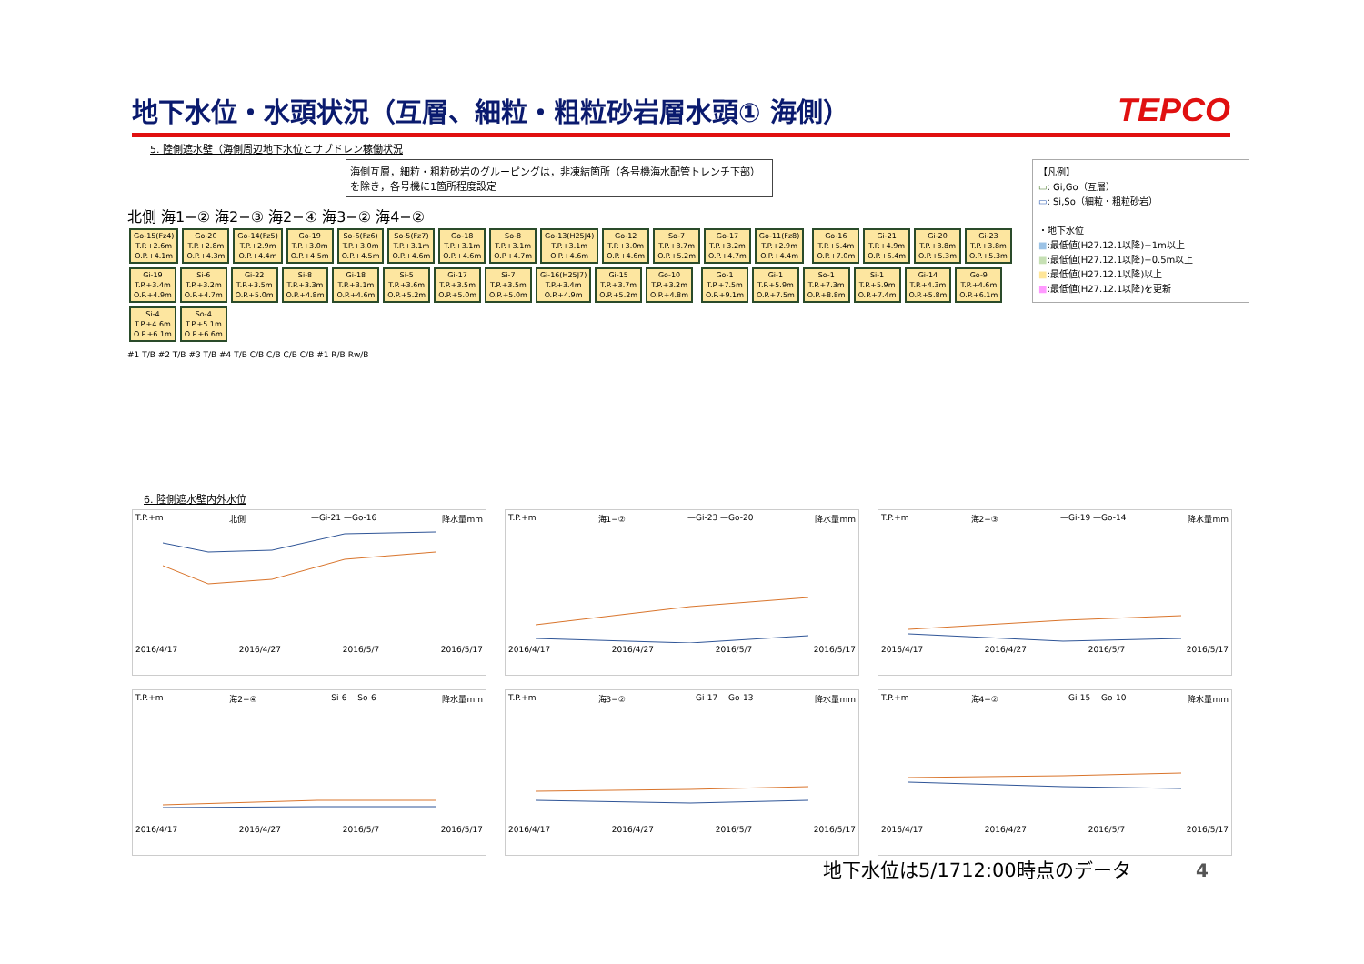地下水位・水頭状況（互層、細粒・粗粒砂岩層水頭① 海側）
TEPCO
5. 陸側遮水壁（海側周辺地下水位とサブドレン稼働状況
海側互層，細粒・粗粒砂岩のグルーピングは，非凍結箇所（各号機海水配管トレンチ下部）を除き，各号機に1箇所程度設定
北側 海1−② 海2−③ 海2−④ 海3−② 海4−②
Go-15(Fz4)
T.P.+2.6m
O.P.+4.1m Go-20
T.P.+2.8m
O.P.+4.3m Go-14(Fz5)
T.P.+2.9m
O.P.+4.4m Go-19
T.P.+3.0m
O.P.+4.5m So-6(Fz6)
T.P.+3.0m
O.P.+4.5m So-5(Fz7)
T.P.+3.1m
O.P.+4.6m Go-18
T.P.+3.1m
O.P.+4.6m So-8
T.P.+3.1m
O.P.+4.7m Go-13(H25J4)
T.P.+3.1m
O.P.+4.6m Go-12
T.P.+3.0m
O.P.+4.6m So-7
T.P.+3.7m
O.P.+5.2m Go-17
T.P.+3.2m
O.P.+4.7m Go-11(Fz8)
T.P.+2.9m
O.P.+4.4m Go-16
T.P.+5.4m
O.P.+7.0m Gi-21
T.P.+4.9m
O.P.+6.4m Gi-20
T.P.+3.8m
O.P.+5.3m Gi-23
T.P.+3.8m
O.P.+5.3m Gi-19
T.P.+3.4m
O.P.+4.9m Si-6
T.P.+3.2m
O.P.+4.7m Gi-22
T.P.+3.5m
O.P.+5.0m Si-8
T.P.+3.3m
O.P.+4.8m Gi-18
T.P.+3.1m
O.P.+4.6m Si-5
T.P.+3.6m
O.P.+5.2m Gi-17
T.P.+3.5m
O.P.+5.0m Si-7
T.P.+3.5m
O.P.+5.0m Gi-16(H25J7)
T.P.+3.4m
O.P.+4.9m Gi-15
T.P.+3.7m
O.P.+5.2m Go-10
T.P.+3.2m
O.P.+4.8m Go-1
T.P.+7.5m
O.P.+9.1m Gi-1
T.P.+5.9m
O.P.+7.5m So-1
T.P.+7.3m
O.P.+8.8m Si-1
T.P.+5.9m
O.P.+7.4m Gi-14
T.P.+4.3m
O.P.+5.8m Go-9
T.P.+4.6m
O.P.+6.1m Si-4
T.P.+4.6m
O.P.+6.1m So-4
T.P.+5.1m
O.P.+6.6m
#1 T/B #2 T/B #3 T/B #4 T/B C/B C/B C/B C/B #1 R/B Rw/B
【凡例】
▭: Gi,Go（互層）
▭: Si,So（細粒・粗粒砂岩）
・地下水位
■:最低値(H27.12.1以降)+1m以上
■:最低値(H27.12.1以降)+0.5m以上
■:最低値(H27.12.1以降)以上
■:最低値(H27.12.1以降)を更新
6. 陸側遮水壁内外水位
T.P.+m 北側 —Gi-21 —Go-16 降水量mm
2016/4/17 2016/4/27 2016/5/7 2016/5/17
T.P.+m 海1−② —Gi-23 —Go-20 降水量mm
2016/4/17 2016/4/27 2016/5/7 2016/5/17
T.P.+m 海2−③ —Gi-19 —Go-14 降水量mm
2016/4/17 2016/4/27 2016/5/7 2016/5/17
T.P.+m 海2−④ —Si-6 —So-6 降水量mm
2016/4/17 2016/4/27 2016/5/7 2016/5/17
T.P.+m 海3−② —Gi-17 —Go-13 降水量mm
2016/4/17 2016/4/27 2016/5/7 2016/5/17
T.P.+m 海4−② —Gi-15 —Go-10 降水量mm
2016/4/17 2016/4/27 2016/5/7 2016/5/17
地下水位は5/1712:00時点のデータ 4